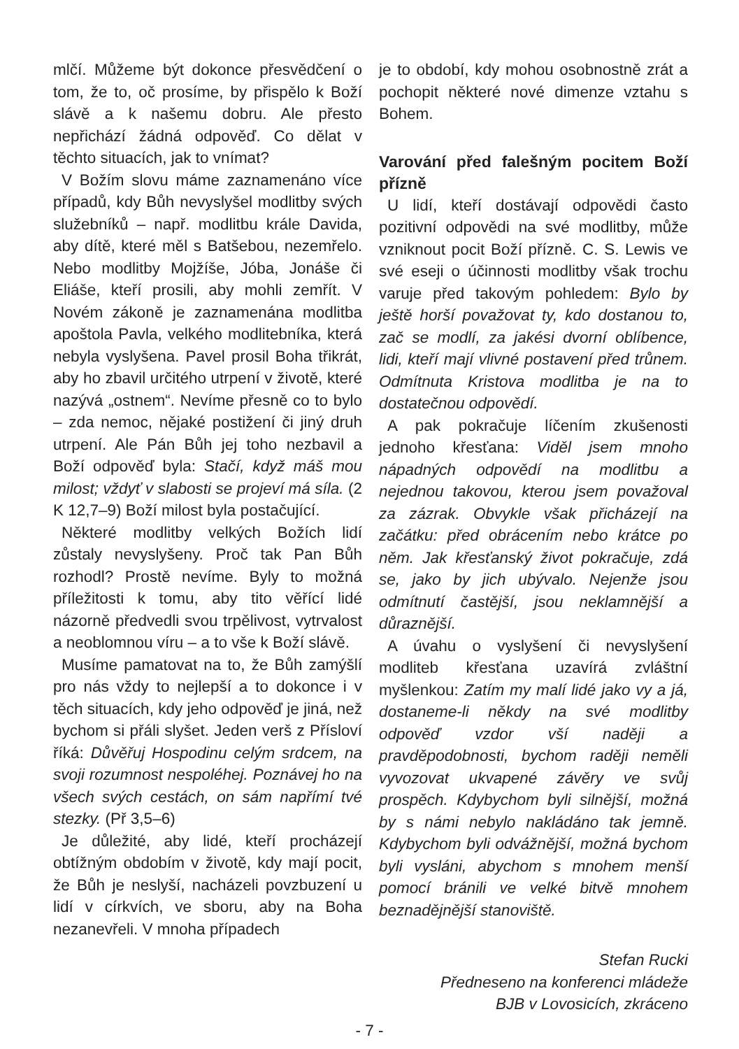mlčí. Můžeme být dokonce přesvědčení o tom, že to, oč prosíme, by přispělo k Boží slávě a k našemu dobru. Ale přesto nepřichází žádná odpověď. Co dělat v těchto situacích, jak to vnímat?
V Božím slovu máme zaznamenáno více případů, kdy Bůh nevyslyšel modlitby svých služebníků – např. modlitbu krále Davida, aby dítě, které měl s Batšebou, nezemřelo. Nebo modlitby Mojžíše, Jóba, Jonáše či Eliáše, kteří prosili, aby mohli zemřít. V Novém zákoně je zaznamenána modlitba apoštola Pavla, velkého modlitebníka, která nebyla vyslyšena. Pavel prosil Boha třikrát, aby ho zbavil určitého utrpení v životě, které nazývá „ostnem“. Nevíme přesně co to bylo – zda nemoc, nějaké postižení či jiný druh utrpení. Ale Pán Bůh jej toho nezbavil a Boží odpověď byla: Stačí, když máš mou milost; vždyť v slabosti se projeví má síla. (2 K 12,7–9) Boží milost byla postačující.
Některé modlitby velkých Božích lidí zůstaly nevyslyšeny. Proč tak Pan Bůh rozhodl? Prostě nevíme. Byly to možná příležitosti k tomu, aby tito věřící lidé názorně předvedli svou trpělivost, vytrvalost a neoblomnou víru – a to vše k Boží slávě.
Musíme pamatovat na to, že Bůh zamýšlí pro nás vždy to nejlepší a to dokonce i v těch situacích, kdy jeho odpověď je jiná, než bychom si přáli slyšet. Jeden verš z Přísloví říká: Důvěřuj Hospodinu celým srdcem, na svoji rozumnost nespoléhej. Poznávej ho na všech svých cestách, on sám napřímí tvé stezky. (Př 3,5–6)
Je důležité, aby lidé, kteří procházejí obtížným obdobím v životě, kdy mají pocit, že Bůh je neslyší, nacházeli povzbuzení u lidí v církvích, ve sboru, aby na Boha nezanevřeli. V mnoha případech
je to období, kdy mohou osobnostně zrát a pochopit některé nové dimenze vztahu s Bohem.
Varování před falešným pocitem Boží přízně
U lidí, kteří dostávají odpovědi často pozitivní odpovědi na své modlitby, může vzniknout pocit Boží přízně. C. S. Lewis ve své eseji o účinnosti modlitby však trochu varuje před takovým pohledem: Bylo by ještě horší považovat ty, kdo dostanou to, zač se modlí, za jakési dvorní oblíbence, lidi, kteří mají vlivné postavení před trůnem. Odmítnuta Kristova modlitba je na to dostatečnou odpovědí.
A pak pokračuje líčením zkušenosti jednoho křesťana: Viděl jsem mnoho nápadných odpovědí na modlitbu a nejednou takovou, kterou jsem považoval za zázrak. Obvykle však přicházejí na začátku: před obrácením nebo krátce po něm. Jak křesťanský život pokračuje, zdá se, jako by jich ubývalo. Nejenže jsou odmítnutí častější, jsou neklamnější a důraznější.
A úvahu o vyslyšení či nevyslyšení modliteb křesťana uzavírá zvláštní myšlenkou: Zatím my malí lidé jako vy a já, dostaneme-li někdy na své modlitby odpověď vzdor vší naději a pravděpodobnosti, bychom raději neměli vyvozovat ukvapené závěry ve svůj prospěch. Kdybychom byli silnější, možná by s námi nebylo nakládáno tak jemně. Kdybychom byli odvážnější, možná bychom byli vysláni, abychom s mnohem menší pomocí bránili ve velké bitvě mnohem beznadějnější stanoviště.
Stefan Rucki
Předneseno na konferenci mládeže
BJB v Lovosicích, zkráceno
- 7 -